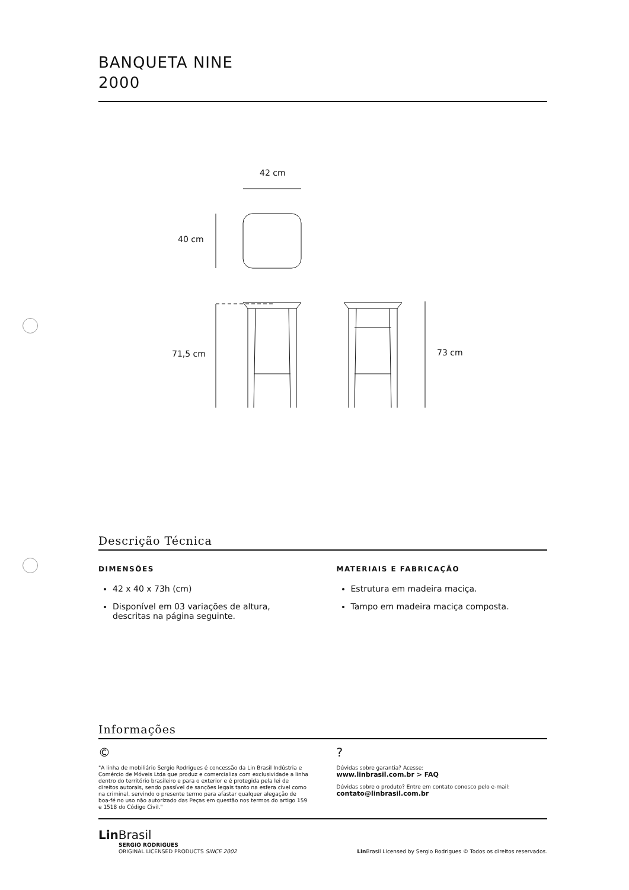BANQUETA NINE
2000
42 cm
40 cm
71,5 cm
73 cm
Descrição Técnica
DIMENSÕES
42 x 40 x 73h (cm)
Disponível em 03 variações de altura, descritas na página seguinte.
MATERIAIS E FABRICAÇÃO
Estrutura em madeira maciça.
Tampo em madeira maciça composta.
Informações
©
"A linha de mobiliário Sergio Rodrigues é concessão da Lin Brasil Indústria e Comércio de Móveis Ltda que produz e comercializa com exclusividade a linha dentro do território brasileiro e para o exterior e é protegida pela lei de direitos autorais, sendo passível de sanções legais tanto na esfera cível como na criminal, servindo o presente termo para afastar qualquer alegação de boa-fé no uso não autorizado das Peças em questão nos termos do artigo 159 e 1518 do Código Civil."
?
Dúvidas sobre garantia? Acesse:
www.linbrasil.com.br > FAQ
Dúvidas sobre o produto? Entre em contato conosco pelo e-mail:
contato@linbrasil.com.br
Lin Brasil
SERGIO RODRIGUES
ORIGINAL LICENSED PRODUCTS SINCE 2002
Lin Brasil Licensed by Sergio Rodrigues © Todos os direitos reservados.